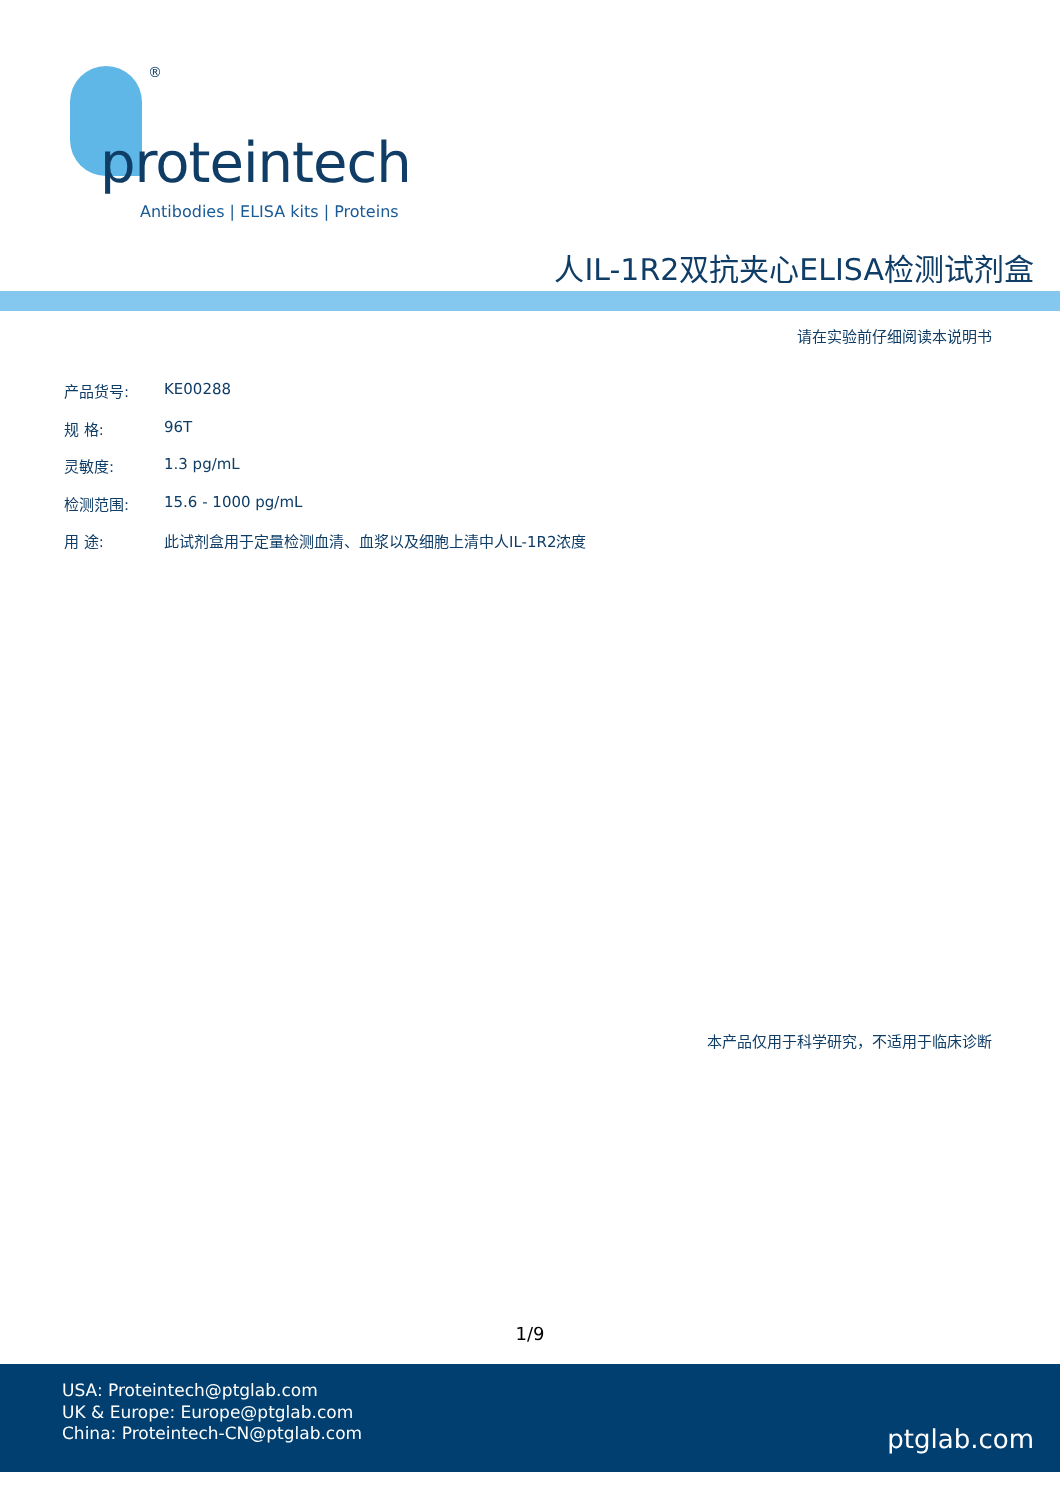®
proteintech
Antibodies | ELISA kits | Proteins
人IL-1R2双抗夹心ELISA检测试剂盒
请在实验前仔细阅读本说明书
产品货号: KE00288
规 格: 96T
灵敏度: 1.3 pg/mL
检测范围: 15.6 - 1000 pg/mL
用 途: 此试剂盒用于定量检测血清、血浆以及细胞上清中人IL-1R2浓度
本产品仅用于科学研究，不适用于临床诊断
1/9
USA: Proteintech@ptglab.com
UK & Europe: Europe@ptglab.com
China: Proteintech-CN@ptglab.com
ptglab.com